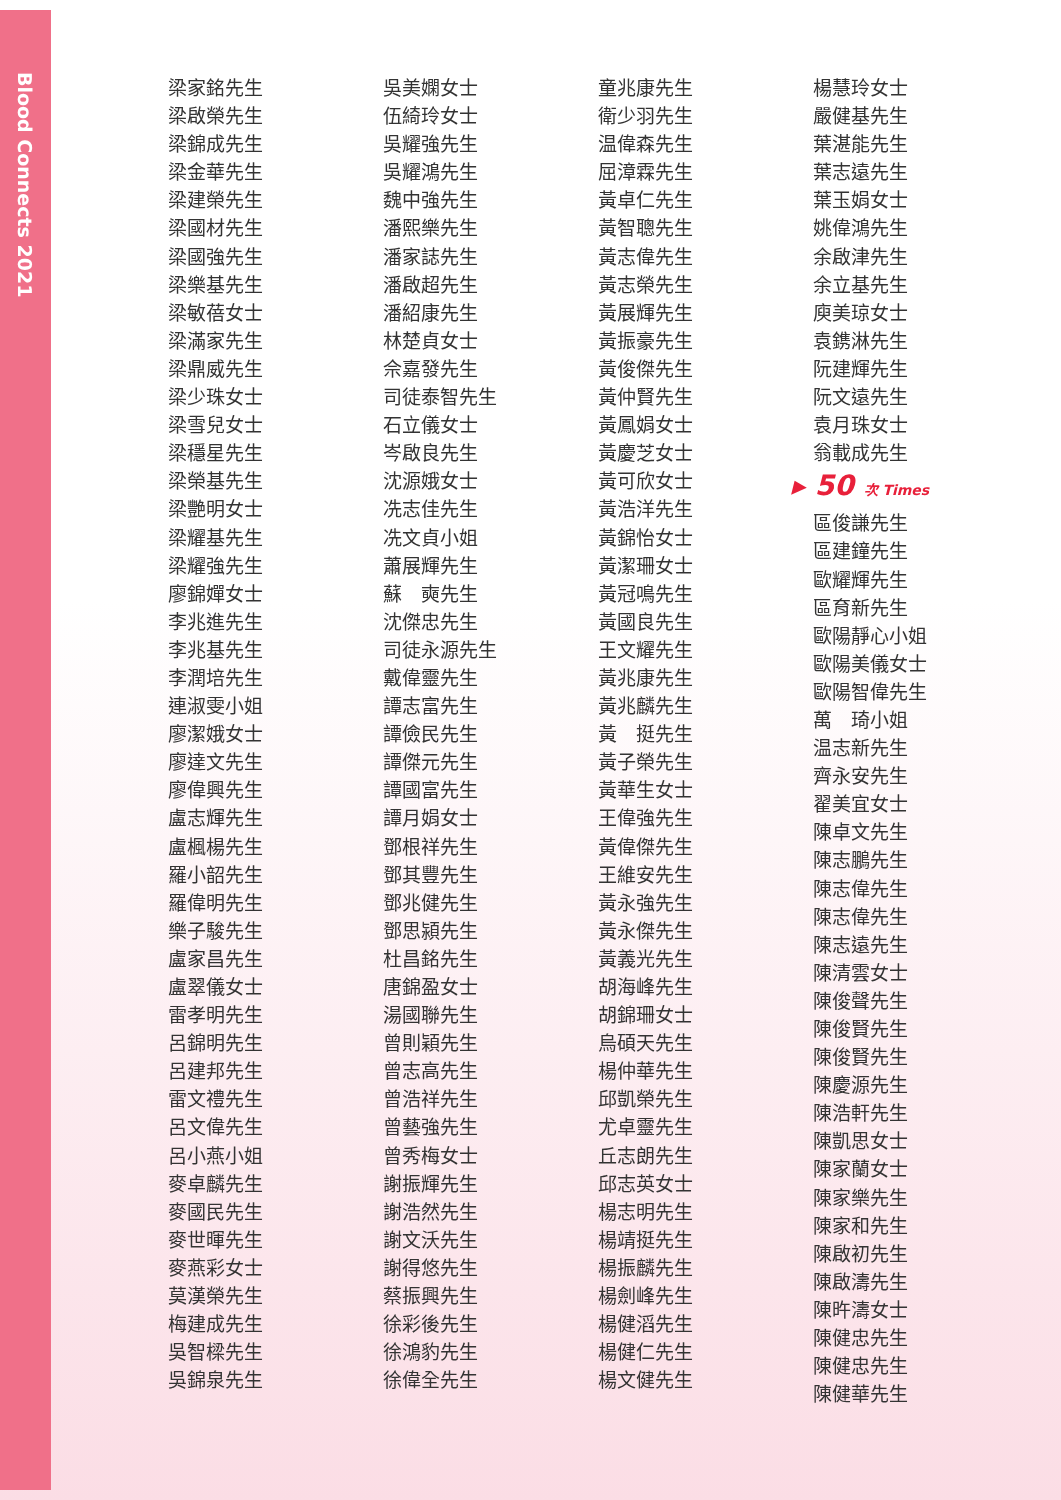Blood Connects 2021
梁家銘先生
梁啟榮先生
梁錦成先生
梁金華先生
梁建榮先生
梁國材先生
梁國強先生
梁樂基先生
梁敏蓓女士
梁滿家先生
梁鼎威先生
梁少珠女士
梁雪兒女士
梁穩星先生
梁榮基先生
梁艷明女士
梁耀基先生
梁耀強先生
廖錦嬋女士
李兆進先生
李兆基先生
李潤培先生
連淑雯小姐
廖潔娥女士
廖達文先生
廖偉興先生
盧志輝先生
盧楓楊先生
羅小韶先生
羅偉明先生
樂子駿先生
盧家昌先生
盧翠儀女士
雷孝明先生
呂錦明先生
呂建邦先生
雷文禮先生
呂文偉先生
呂小燕小姐
麥卓麟先生
麥國民先生
麥世暉先生
麥燕彩女士
莫漢榮先生
梅建成先生
吳智樑先生
吳錦泉先生
吳美嫻女士
伍綺玲女士
吳耀強先生
吳耀鴻先生
魏中強先生
潘熙樂先生
潘家誌先生
潘啟超先生
潘紹康先生
林楚貞女士
佘嘉發先生
司徒泰智先生
石立儀女士
岑啟良先生
沈源娥女士
冼志佳先生
冼文貞小姐
蕭展輝先生
蘇　奭先生
沈傑忠先生
司徒永源先生
戴偉靈先生
譚志富先生
譚儉民先生
譚傑元先生
譚國富先生
譚月娟女士
鄧根祥先生
鄧其豐先生
鄧兆健先生
鄧思潁先生
杜昌銘先生
唐錦盈女士
湯國聯先生
曾則穎先生
曾志高先生
曾浩祥先生
曾藝強先生
曾秀梅女士
謝振輝先生
謝浩然先生
謝文沃先生
謝得悠先生
蔡振興先生
徐彩後先生
徐鴻豹先生
徐偉全先生
童兆康先生
衛少羽先生
温偉森先生
屈漳霖先生
黃卓仁先生
黃智聰先生
黃志偉先生
黃志榮先生
黃展輝先生
黃振豪先生
黃俊傑先生
黃仲賢先生
黃鳳娟女士
黃慶芝女士
黃可欣女士
黃浩洋先生
黃錦怡女士
黃潔珊女士
黃冠鳴先生
黃國良先生
王文耀先生
黃兆康先生
黃兆麟先生
黃　挺先生
黃子榮先生
黃華生女士
王偉強先生
黃偉傑先生
王維安先生
黃永強先生
黃永傑先生
黃義光先生
胡海峰先生
胡錦珊女士
烏碩天先生
楊仲華先生
邱凱榮先生
尤卓靈先生
丘志朗先生
邱志英女士
楊志明先生
楊靖挺先生
楊振麟先生
楊劍峰先生
楊健滔先生
楊健仁先生
楊文健先生
楊慧玲女士
嚴健基先生
葉湛能先生
葉志遠先生
葉玉娟女士
姚偉鴻先生
余啟津先生
余立基先生
庾美琼女士
袁鎸淋先生
阮建輝先生
阮文遠先生
袁月珠女士
翁載成先生
▸ 50 次 Times
區俊謙先生
區建鐘先生
歐耀輝先生
區育新先生
歐陽靜心小姐
歐陽美儀女士
歐陽智偉先生
萬　琦小姐
温志新先生
齊永安先生
翟美宜女士
陳卓文先生
陳志鵬先生
陳志偉先生
陳志偉先生
陳志遠先生
陳清雲女士
陳俊聲先生
陳俊賢先生
陳俊賢先生
陳慶源先生
陳浩軒先生
陳凱思女士
陳家蘭女士
陳家樂先生
陳家和先生
陳啟初先生
陳啟濤先生
陳旿濤女士
陳健忠先生
陳健忠先生
陳健華先生